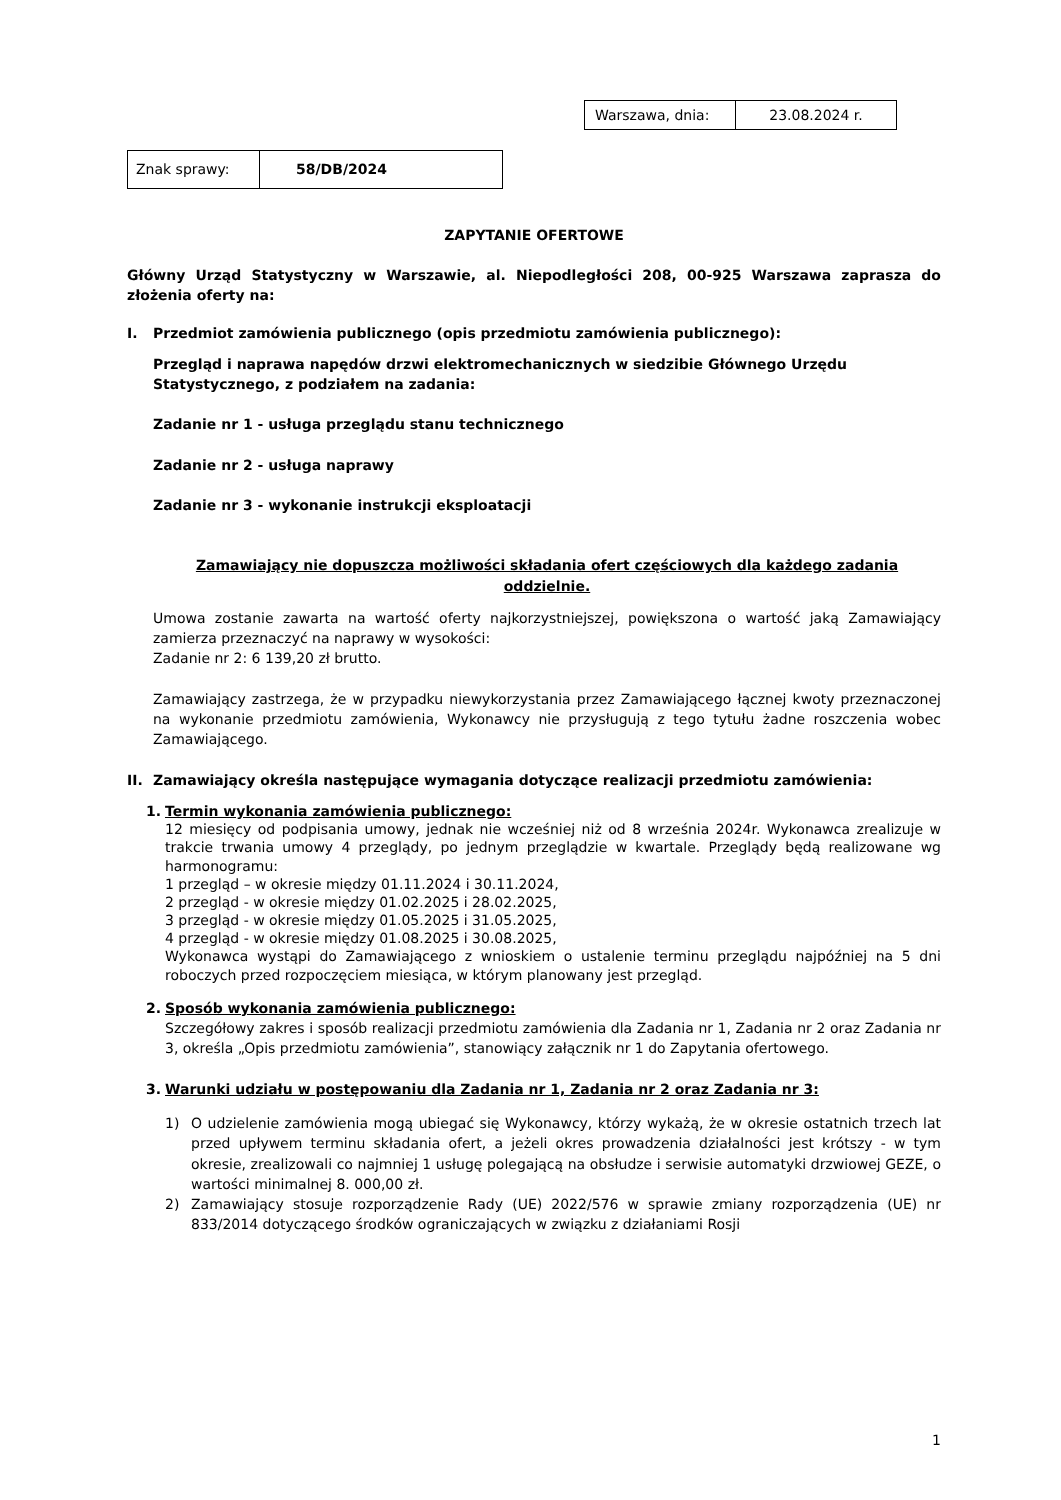| Warszawa, dnia: | 23.08.2024 r. |
| Znak sprawy: | 58/DB/2024 |
ZAPYTANIE OFERTOWE
Główny Urząd Statystyczny w Warszawie, al. Niepodległości 208, 00-925 Warszawa zaprasza do złożenia oferty na:
I. Przedmiot zamówienia publicznego (opis przedmiotu zamówienia publicznego):
Przegląd i naprawa napędów drzwi elektromechanicznych w siedzibie Głównego Urzędu Statystycznego, z podziałem na zadania:
Zadanie nr 1 - usługa przeglądu stanu technicznego
Zadanie nr 2 - usługa naprawy
Zadanie nr 3 - wykonanie instrukcji eksploatacji
Zamawiający nie dopuszcza możliwości składania ofert częściowych dla każdego zadania oddzielnie.
Umowa zostanie zawarta na wartość oferty najkorzystniejszej, powiększona o wartość jaką Zamawiający zamierza przeznaczyć na naprawy w wysokości:
Zadanie nr 2: 6 139,20 zł brutto.
Zamawiający zastrzega, że w przypadku niewykorzystania przez Zamawiającego łącznej kwoty przeznaczonej na wykonanie przedmiotu zamówienia, Wykonawcy nie przysługują z tego tytułu żadne roszczenia wobec Zamawiającego.
II. Zamawiający określa następujące wymagania dotyczące realizacji przedmiotu zamówienia:
1. Termin wykonania zamówienia publicznego:
12 miesięcy od podpisania umowy, jednak nie wcześniej niż od 8 września 2024r. Wykonawca zrealizuje w trakcie trwania umowy 4 przeglądy, po jednym przeglądzie w kwartale. Przeglądy będą realizowane wg harmonogramu:
1 przegląd – w okresie między 01.11.2024 i 30.11.2024,
2 przegląd - w okresie między 01.02.2025 i 28.02.2025,
3 przegląd - w okresie między 01.05.2025 i 31.05.2025,
4 przegląd - w okresie między 01.08.2025 i 30.08.2025,
Wykonawca wystąpi do Zamawiającego z wnioskiem o ustalenie terminu przeglądu najpóźniej na 5 dni roboczych przed rozpoczęciem miesiąca, w którym planowany jest przegląd.
2. Sposób wykonania zamówienia publicznego:
Szczegółowy zakres i sposób realizacji przedmiotu zamówienia dla Zadania nr 1, Zadania nr 2 oraz Zadania nr 3, określa „Opis przedmiotu zamówienia”, stanowiący załącznik nr 1 do Zapytania ofertowego.
3. Warunki udziału w postępowaniu dla Zadania nr 1, Zadania nr 2 oraz Zadania nr 3:
1) O udzielenie zamówienia mogą ubiegać się Wykonawcy, którzy wykażą, że w okresie ostatnich trzech lat przed upływem terminu składania ofert, a jeżeli okres prowadzenia działalności jest krótszy - w tym okresie, zrealizowali co najmniej 1 usługę polegającą na obsłudze i serwisie automatyki drzwiowej GEZE, o wartości minimalnej 8. 000,00 zł.
2) Zamawiający stosuje rozporządzenie Rady (UE) 2022/576 w sprawie zmiany rozporządzenia (UE) nr 833/2014 dotyczącego środków ograniczających w związku z działaniami Rosji
1